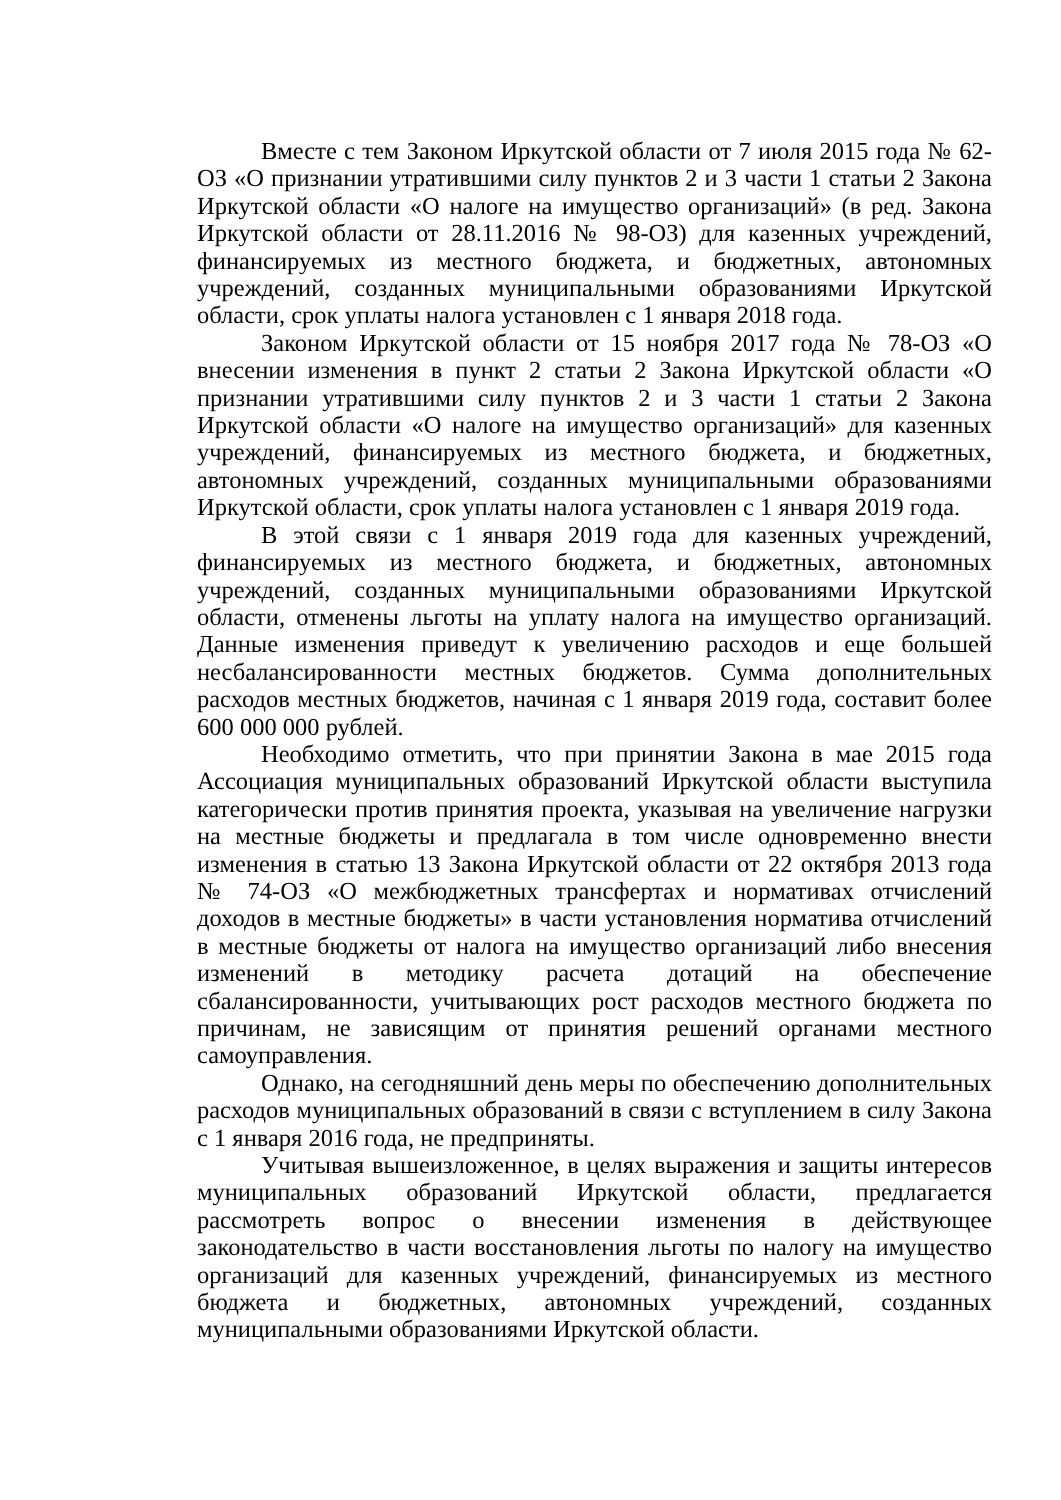Вместе с тем Законом Иркутской области от 7 июля 2015 года № 62-ОЗ «О признании утратившими силу пунктов 2 и 3 части 1 статьи 2 Закона Иркутской области «О налоге на имущество организаций» (в ред. Закона Иркутской области от 28.11.2016 № 98-ОЗ) для казенных учреждений, финансируемых из местного бюджета, и бюджетных, автономных учреждений, созданных муниципальными образованиями Иркутской области, срок уплаты налога установлен с 1 января 2018 года.
Законом Иркутской области от 15 ноября 2017 года № 78-ОЗ «О внесении изменения в пункт 2 статьи 2 Закона Иркутской области «О признании утратившими силу пунктов 2 и 3 части 1 статьи 2 Закона Иркутской области «О налоге на имущество организаций» для казенных учреждений, финансируемых из местного бюджета, и бюджетных, автономных учреждений, созданных муниципальными образованиями Иркутской области, срок уплаты налога установлен с 1 января 2019 года.
В этой связи с 1 января 2019 года для казенных учреждений, финансируемых из местного бюджета, и бюджетных, автономных учреждений, созданных муниципальными образованиями Иркутской области, отменены льготы на уплату налога на имущество организаций. Данные изменения приведут к увеличению расходов и еще большей несбалансированности местных бюджетов. Сумма дополнительных расходов местных бюджетов, начиная с 1 января 2019 года, составит более 600 000 000 рублей.
Необходимо отметить, что при принятии Закона в мае 2015 года Ассоциация муниципальных образований Иркутской области выступила категорически против принятия проекта, указывая на увеличение нагрузки на местные бюджеты и предлагала в том числе одновременно внести изменения в статью 13 Закона Иркутской области от 22 октября 2013 года № 74-ОЗ «О межбюджетных трансфертах и нормативах отчислений доходов в местные бюджеты» в части установления норматива отчислений в местные бюджеты от налога на имущество организаций либо внесения изменений в методику расчета дотаций на обеспечение сбалансированности, учитывающих рост расходов местного бюджета по причинам, не зависящим от принятия решений органами местного самоуправления.
Однако, на сегодняшний день меры по обеспечению дополнительных расходов муниципальных образований в связи с вступлением в силу Закона с 1 января 2016 года, не предприняты.
Учитывая вышеизложенное, в целях выражения и защиты интересов муниципальных образований Иркутской области, предлагается рассмотреть вопрос о внесении изменения в действующее законодательство в части восстановления льготы по налогу на имущество организаций для казенных учреждений, финансируемых из местного бюджета и бюджетных, автономных учреждений, созданных муниципальными образованиями Иркутской области.